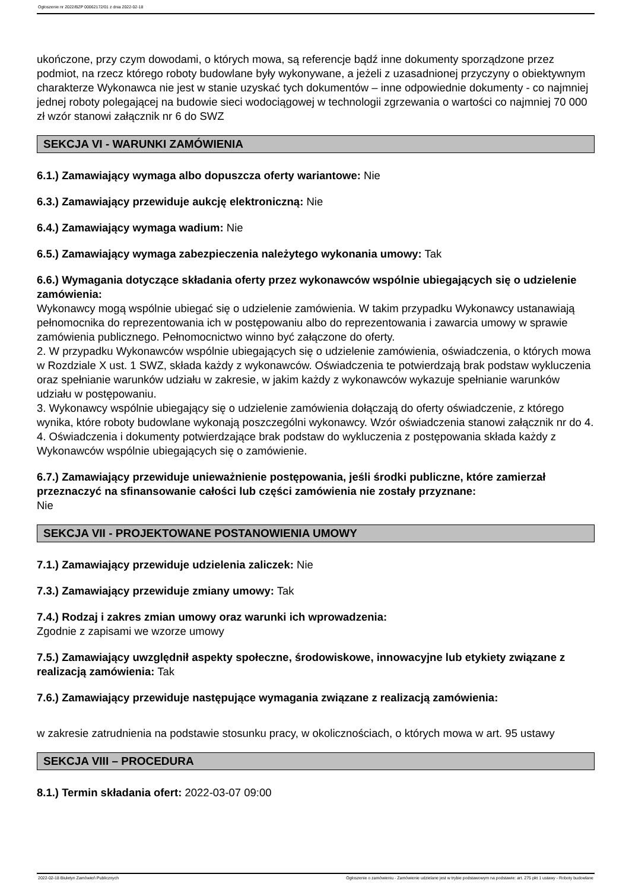Ogłoszenie nr 2022/BZP 00062172/01 z dnia 2022-02-18
ukończone, przy czym dowodami, o których mowa, są referencje bądź inne dokumenty sporządzone przez podmiot, na rzecz którego roboty budowlane były wykonywane, a jeżeli z uzasadnionej przyczyny o obiektywnym charakterze Wykonawca nie jest w stanie uzyskać tych dokumentów – inne odpowiednie dokumenty - co najmniej jednej roboty polegającej na budowie sieci wodociągowej w technologii zgrzewania o wartości co najmniej 70 000 zł wzór stanowi załącznik nr 6 do SWZ
SEKCJA VI - WARUNKI ZAMÓWIENIA
6.1.) Zamawiający wymaga albo dopuszcza oferty wariantowe: Nie
6.3.) Zamawiający przewiduje aukcję elektroniczną: Nie
6.4.) Zamawiający wymaga wadium: Nie
6.5.) Zamawiający wymaga zabezpieczenia należytego wykonania umowy: Tak
6.6.) Wymagania dotyczące składania oferty przez wykonawców wspólnie ubiegających się o udzielenie zamówienia:
Wykonawcy mogą wspólnie ubiegać się o udzielenie zamówienia. W takim przypadku Wykonawcy ustanawiają pełnomocnika do reprezentowania ich w postępowaniu albo do reprezentowania i zawarcia umowy w sprawie zamówienia publicznego. Pełnomocnictwo winno być załączone do oferty.
2. W przypadku Wykonawców wspólnie ubiegających się o udzielenie zamówienia, oświadczenia, o których mowa w Rozdziale X ust. 1 SWZ, składa każdy z wykonawców. Oświadczenia te potwierdzają brak podstaw wykluczenia oraz spełnianie warunków udziału w zakresie, w jakim każdy z wykonawców wykazuje spełnianie warunków udziału w postępowaniu.
3. Wykonawcy wspólnie ubiegający się o udzielenie zamówienia dołączają do oferty oświadczenie, z którego wynika, które roboty budowlane wykonają poszczególni wykonawcy. Wzór oświadczenia stanowi załącznik nr do 4.
4. Oświadczenia i dokumenty potwierdzające brak podstaw do wykluczenia z postępowania składa każdy z Wykonawców wspólnie ubiegających się o zamówienie.
6.7.) Zamawiający przewiduje unieważnienie postępowania, jeśli środki publiczne, które zamierzał przeznaczyć na sfinansowanie całości lub części zamówienia nie zostały przyznane:
Nie
SEKCJA VII - PROJEKTOWANE POSTANOWIENIA UMOWY
7.1.) Zamawiający przewiduje udzielenia zaliczek: Nie
7.3.) Zamawiający przewiduje zmiany umowy: Tak
7.4.) Rodzaj i zakres zmian umowy oraz warunki ich wprowadzenia:
Zgodnie z zapisami we wzorze umowy
7.5.) Zamawiający uwzględnił aspekty społeczne, środowiskowe, innowacyjne lub etykiety związane z realizacją zamówienia: Tak
7.6.) Zamawiający przewiduje następujące wymagania związane z realizacją zamówienia:
w zakresie zatrudnienia na podstawie stosunku pracy, w okolicznościach, o których mowa w art. 95 ustawy
SEKCJA VIII – PROCEDURA
8.1.) Termin składania ofert: 2022-03-07 09:00
2022-02-18 Biuletyn Zamówień Publicznych Ogłoszenie o zamówieniu - Zamówienie udzielane jest w trybie podstawowym na podstawie: art. 275 pkt 1 ustawy - Roboty budowlane